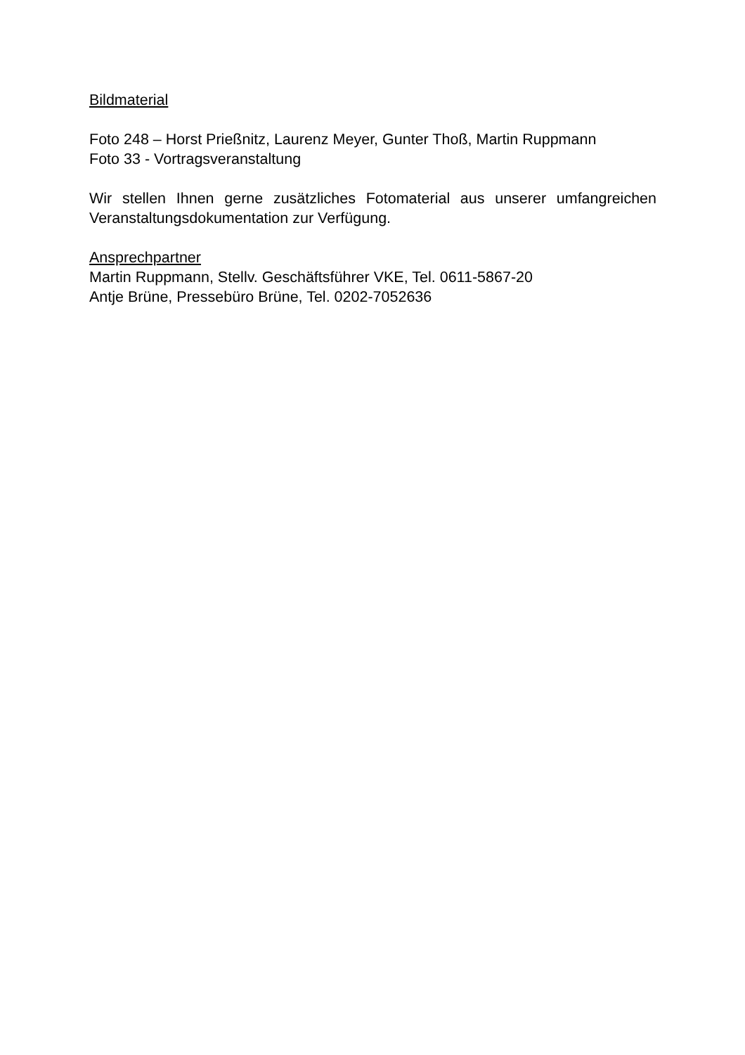Bildmaterial
Foto 248 – Horst Prießnitz, Laurenz Meyer, Gunter Thoß, Martin Ruppmann
Foto 33 - Vortragsveranstaltung
Wir stellen Ihnen gerne zusätzliches Fotomaterial aus unserer umfangreichen Veranstaltungsdokumentation zur Verfügung.
Ansprechpartner
Martin Ruppmann, Stellv. Geschäftsführer VKE, Tel. 0611-5867-20
Antje Brüne, Pressebüro Brüne, Tel. 0202-7052636